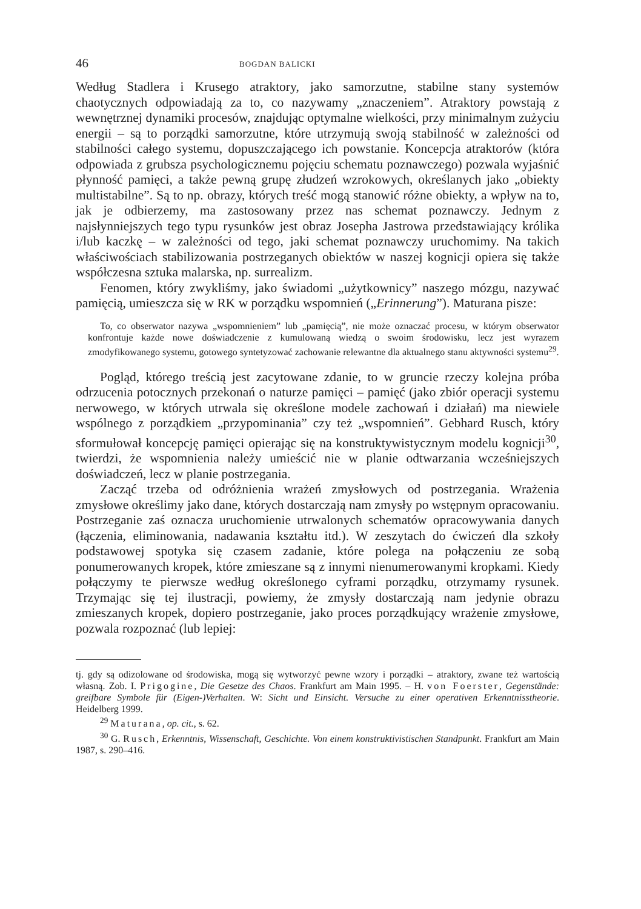46 BOGDAN BALICKI
Według Stadlera i Krusego atraktory, jako samorzutne, stabilne stany systemów chaotycznych odpowiadają za to, co nazywamy „znaczeniem”. Atraktory powstają z wewnętrznej dynamiki procesów, znajdując optymalne wielkości, przy minimalnym zużyciu energii – są to porządki samorzutne, które utrzymują swoją stabilność w zależności od stabilności całego systemu, dopuszczającego ich powstanie. Koncepcja atraktorów (która odpowiada z grubsza psychologicznemu pojęciu schematu poznawczego) pozwala wyjaśnić płynność pamięci, a także pewną grupę złudzeń wzrokowych, określanych jako „obiekty multistabilne”. Są to np. obrazy, których treść mogą stanowić różne obiekty, a wpływ na to, jak je odbierzemy, ma zastosowany przez nas schemat poznawczy. Jednym z najsłynniejszych tego typu rysunków jest obraz Josepha Jastrowa przedstawiający królika i/lub kaczkę – w zależności od tego, jaki schemat poznawczy uruchomimy. Na takich właściwościach stabilizowania postrzeganych obiektów w naszej kognicji opiera się także współczesna sztuka malarska, np. surrealizm.
Fenomen, który zwykliśmy, jako świadomi „użytkownicy” naszego mózgu, nazywać pamięcią, umieszcza się w RK w porządku wspomnień („Erinnerung”). Maturana pisze:
To, co obserwator nazywa „wspomnieniem” lub „pamięcią”, nie może oznaczać procesu, w którym obserwator konfrontuje każde nowe doświadczenie z kumulowaną wiedzą o swoim środowisku, lecz jest wyrazem zmodyfikowanego systemu, gotowego syntetyzować zachowanie relewantne dla aktualnego stanu aktywności systemu<sup>29</sup>.
Pogląd, którego treścią jest zacytowane zdanie, to w gruncie rzeczy kolejna próba odrzucenia potocznych przekonań o naturze pamięci – pamięć (jako zbiór operacji systemu nerwowego, w których utrwala się określone modele zachowań i działań) ma niewiele wspólnego z porządkiem „przypominania” czy też „wspomnień”. Gebhard Rusch, który sformułował koncepcję pamięci opierając się na konstruktywistycznym modelu kognicji<sup>30</sup>, twierdzi, że wspomnienia należy umieścić nie w planie odtwarzania wcześniejszych doświadczeń, lecz w planie postrzegania.
Zacząć trzeba od odróżnienia wrażeń zmysłowych od postrzegania. Wrażenia zmysłowe określimy jako dane, których dostarczają nam zmysły po wstępnym opracowaniu. Postrzeganie zaś oznacza uruchomienie utrwalonych schematów opracowywania danych (łączenia, eliminowania, nadawania kształtu itd.). W zeszytach do ćwiczeń dla szkoły podstawowej spotyka się czasem zadanie, które polega na połączeniu ze sobą ponumerowanych kropek, które zmieszane są z innymi nienumerowanymi kropkami. Kiedy połączymy te pierwsze według określonego cyframi porządku, otrzymamy rysunek. Trzymając się tej ilustracji, powiemy, że zmysły dostarczają nam jedynie obrazu zmieszanych kropek, dopiero postrzeganie, jako proces porządkujący wrażenie zmysłowe, pozwala rozpoznać (lub lepiej:
tj. gdy są odizolowane od środowiska, mogą się wytworzyć pewne wzory i porządki – atraktory, zwane też wartością własną. Zob. I. Prigogine, Die Gesetze des Chaos. Frankfurt am Main 1995. – H. von Foerster, Gegenstände: greifbare Symbole für (Eigen-)Verhalten. W: Sicht und Einsicht. Versuche zu einer operativen Erkenntnisstheorie. Heidelberg 1999.
<sup>29</sup> Maturana, op. cit., s. 62.
<sup>30</sup> G. Rusch, Erkenntnis, Wissenschaft, Geschichte. Von einem konstruktivistischen Standpunkt. Frankfurt am Main 1987, s. 290–416.